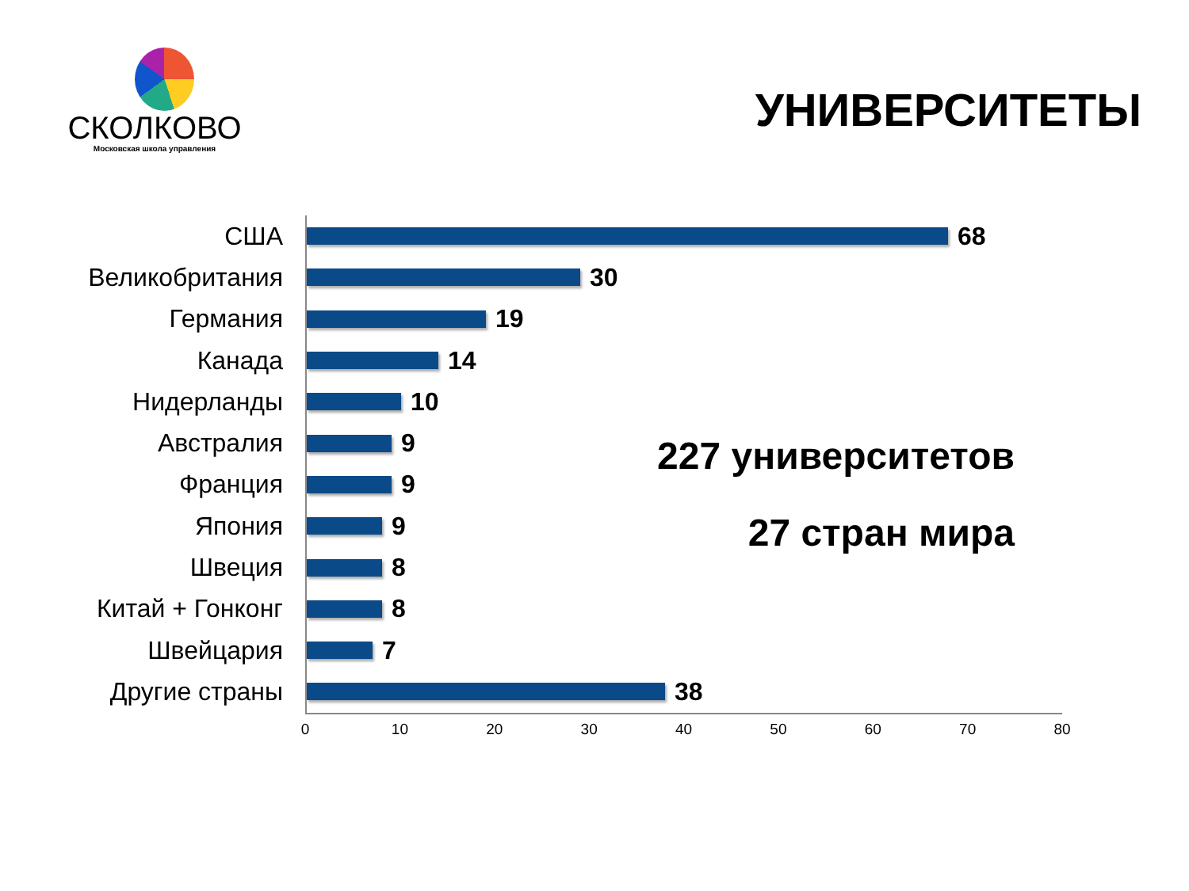СКОЛКОВО
Московская школа управления
УНИВЕРСИТЕТЫ
США
68
Великобритания
30
Германия
19
Канада
14
Нидерланды
10
Австралия
9
Франция
9
Япония
9
Швеция
8
Китай + Гонконг
8
Швейцария
7
Другие страны
38
0 10 20 30 40 50 60 70 80
227 университетов
27 стран мира